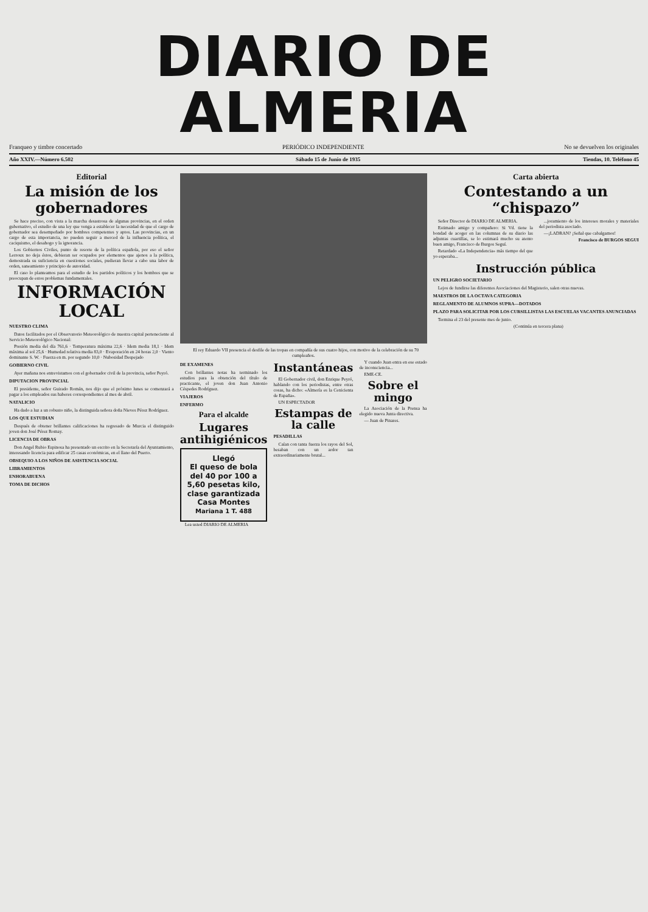DIARIO DE ALMERIA
Franqueo y timbre concertado PERIÓDICO INDEPENDIENTE No se devuelven los originales
Año XXIV.—Número 6.502 Sábado 15 de Junio de 1935 Tiendas, 10. Teléfono 45
Editorial
La misión de los gobernadores
Se hace preciso, con vista a la marcha desastrosa de algunas provincias, en el orden gubernativo, el estudio de una ley que venga a establecer la necesidad de que el cargo de gobernador sea desempeñado por hombres competentes y aptos. Las provincias, en un cargo de esta importancia, no pueden seguir a merced de la influencia política, el caciquismo, el desahogo y la ignorancia.
Los Gobiernos Civiles, punto de resorte de la política española, por eso el señor Lerroux no deja éstos, debieran ser ocupados por elementos que ajenos a la política, demostrada su suficiencia en cuestiones sociales, pudieran llevar a cabo una labor de orden, saneamiento y principio de autoridad.
El caso lo planteamos para el estudio de los partidos políticos y los hombres que se preocupan de estos problemas fundamentales.
INFORMACIÓN LOCAL
NUESTRO CLIMA
Datos facilitados por el Observatorio Meteorológico de nuestra capital perteneciente al Servicio Meteorológico Nacional:
Presión media del día 761,6 · Temperatura máxima 22,6 · Idem media 18,1 · Idem máxima al sol 25,6 · Humedad relativa media 83,0 · Evaporación en 24 horas 2,0 · Viento dominante S. W. · Fuerza en m. por segundo 10,0 · Nubosidad Despejado
GOBIERNO CIVIL
Ayer mañana nos entrevistamos con el gobernador civil de la provincia, señor Peyró.
DIPUTACION PROVINCIAL
El presidente, señor Guirado Román, nos dijo que el próximo lunes se comenzará a pagar a los empleados sus haberes correspondientes al mes de abril.
NATALICIO
Ha dado a luz a un robusto niño, la distinguida señora doña Nieves Pérez Rodríguez.
LOS QUE ESTUDIAN
Después de obtener brillantes calificaciones ha regresado de Murcia el distinguido joven don José Pérez Romay.
LICENCIA DE OBRAS
Don Angel Rubio Espinosa ha presentado un escrito en la Secretaría del Ayuntamiento, interesando licencia para edificar 25 casas económicas, en el llano del Puerto.
OBSEQUIO A LOS NIÑOS DE ASISTENCIA SOCIAL
LIBRAMIENTOS
ENHORABUENA
TOMA DE DICHOS
El rey Eduardo VII presencia el desfile de las tropas en compañía de sus cuatro hijos, con motivo de la celebración de su 70 cumpleaños.
DE EXAMENES
Con brillantes notas ha terminado los estudios para la obtención del título de practicante, el joven don Juan Antonio Céspedes Rodríguez.
VIAJEROS
ENFERMO
Para el alcalde
Lugares antihigiénicos
Llegó
El queso de bola del 40 por 100 a 5,60 pesetas kilo, clase garantizada
Casa Montes
Mariana 1 T. 488
Lea usted DIARIO DE ALMERIA
Instantáneas
El Gobernador civil, don Enrique Peyró, hablando con los periodistas, entre otras cosas, ha dicho: «Almería es la Cenicienta de España».
UN ESPECTADOR
Estampas de la calle
PESADILLAS
Caían con tanta fuerza los rayos del Sol, besaban con un ardor tan extraordinariamente brutal...
Y cuando Juan entra en ese estado de inconsciencia...
EME-CE.
Sobre el mingo
La Asociación de la Prensa ha elegido nueva Junta directiva.
— Juan de Pinares.
Carta abierta
Contestando a un “chispazo”
Señor Director de DIARIO DE ALMERIA.
Estimado amigo y compañero: Si Vd. tiene la bondad de acoger en las columnas de su diario las adjuntas cuartillas, se lo estimará mucho su atento buen amigo, Francisco de Burgos Seguí.
Retardado «La Independencia» más tiempo del que yo esperaba...
...joramiento de los intereses morales y materiales del periodista asociado.
—¡LADRAN? ¡Señal que cabalgamos!
Francisco de BURGOS SEGUI
Instrucción pública
UN PELIGRO SOCIETARIO
Lejos de fundirse las diferentes Asociaciones del Magisterio, salen otras nuevas.
MAESTROS DE LA OCTAVA CATEGORIA
REGLAMENTO DE ALUMNOS SUPRA—DOTADOS
PLAZO PARA SOLICITAR POR LOS CURSILLISTAS LAS ESCUELAS VACANTES ANUNCIADAS
Termina el 23 del presente mes de junio.
(Continúa en tercera plana)